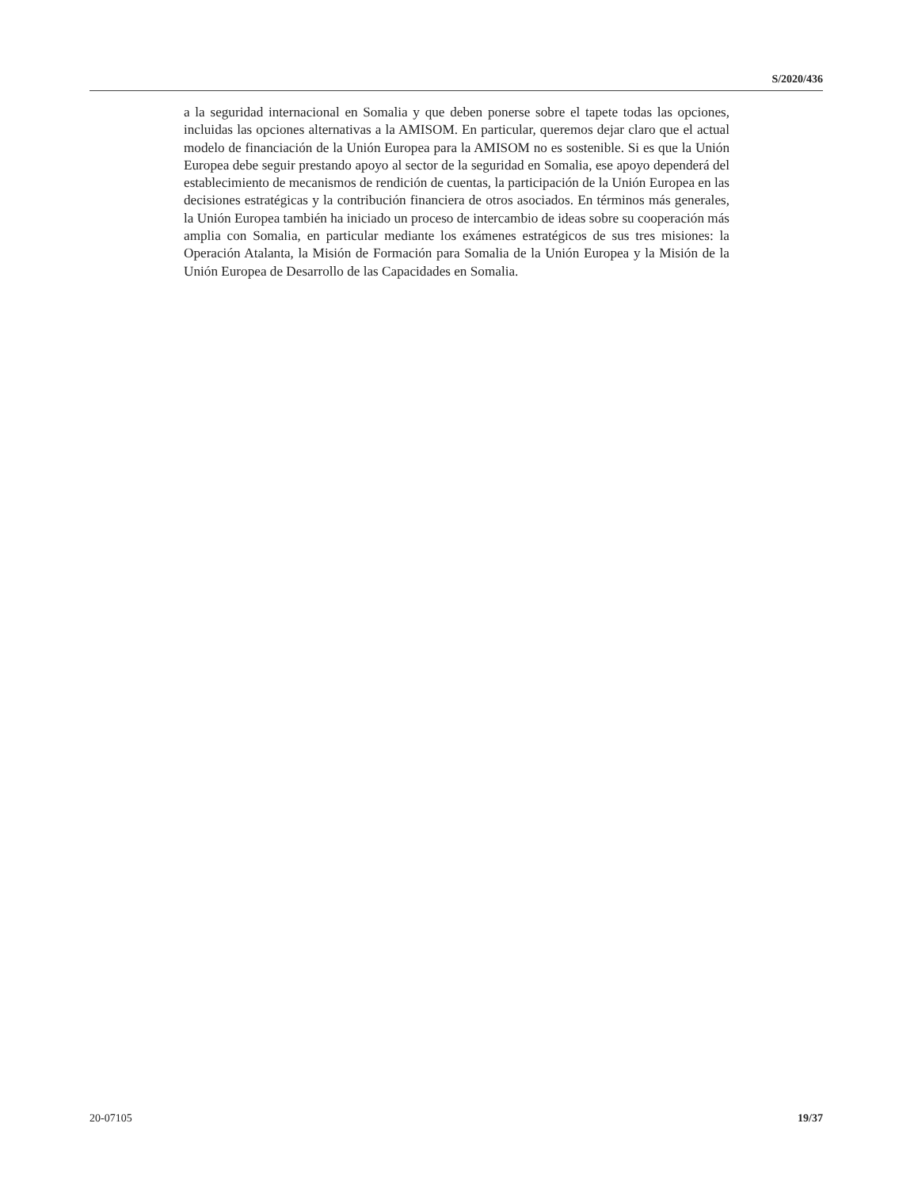S/2020/436
a la seguridad internacional en Somalia y que deben ponerse sobre el tapete todas las opciones, incluidas las opciones alternativas a la AMISOM. En particular, queremos dejar claro que el actual modelo de financiación de la Unión Europea para la AMISOM no es sostenible. Si es que la Unión Europea debe seguir prestando apoyo al sector de la seguridad en Somalia, ese apoyo dependerá del establecimiento de mecanismos de rendición de cuentas, la participación de la Unión Europea en las decisiones estratégicas y la contribución financiera de otros asociados. En términos más generales, la Unión Europea también ha iniciado un proceso de intercambio de ideas sobre su cooperación más amplia con Somalia, en particular mediante los exámenes estratégicos de sus tres misiones: la Operación Atalanta, la Misión de Formación para Somalia de la Unión Europea y la Misión de la Unión Europea de Desarrollo de las Capacidades en Somalia.
20-07105 19/37